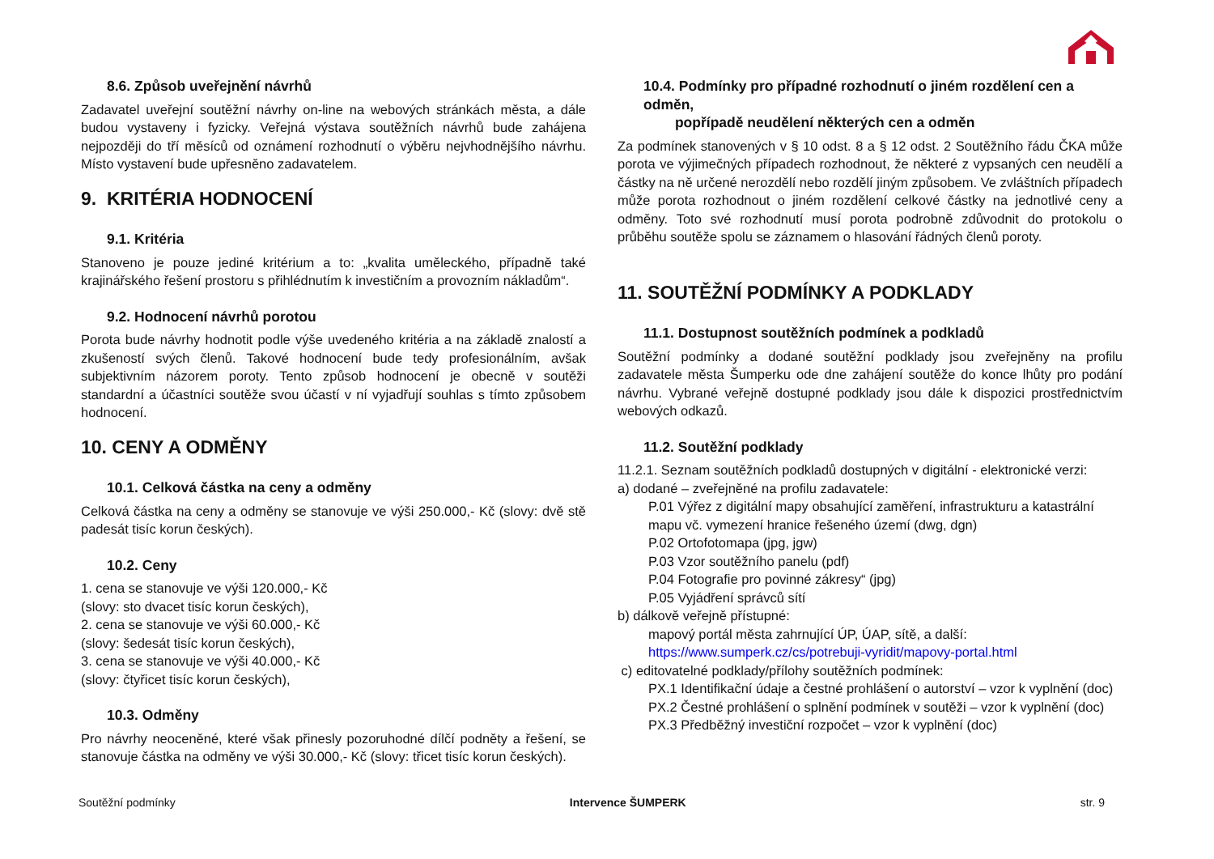8.6. Způsob uveřejnění návrhů
Zadavatel uveřejní soutěžní návrhy on-line na webových stránkách města, a dále budou vystaveny i fyzicky. Veřejná výstava soutěžních návrhů bude zahájena nejpozději do tří měsíců od oznámení rozhodnutí o výběru nejvhodnějšího návrhu. Místo vystavení bude upřesněno zadavatelem.
9. KRITÉRIA HODNOCENÍ
9.1. Kritéria
Stanoveno je pouze jediné kritérium a to: „kvalita uměleckého, případně také krajinářského řešení prostoru s přihlédnutím k investičním a provozním nákladům“.
9.2. Hodnocení návrhů porotou
Porota bude návrhy hodnotit podle výše uvedeného kritéria a na základě znalostí a zkušeností svých členů. Takové hodnocení bude tedy profesionálním, avšak subjektivním názorem poroty. Tento způsob hodnocení je obecně v soutěži standardní a účastníci soutěže svou účastí v ní vyjadřují souhlas s tímto způsobem hodnocení.
10. CENY A ODMĚNY
10.1. Celková částka na ceny a odměny
Celková částka na ceny a odměny se stanovuje ve výši 250.000,- Kč (slovy: dvě stě padesát tisíc korun českých).
10.2. Ceny
1. cena se stanovuje ve výši 120.000,- Kč
(slovy: sto dvacet tisíc korun českých),
2. cena se stanovuje ve výši 60.000,- Kč
(slovy: šedesát tisíc korun českých),
3. cena se stanovuje ve výši 40.000,- Kč
(slovy: čtyřicet tisíc korun českých),
10.3. Odměny
Pro návrhy neoceněné, které však přinesly pozoruhodné dílčí podněty a řešení, se stanovuje částka na odměny ve výši 30.000,- Kč (slovy: třicet tisíc korun českých).
10.4. Podmínky pro případné rozhodnutí o jiném rozdělení cen a odměn,
popřípadě neudělení některých cen a odměn
Za podmínek stanovených v § 10 odst. 8 a § 12 odst. 2 Soutěžního řádu ČKA může porota ve výjimečných případech rozhodnout, že některé z vypsaných cen neudělí a částky na ně určené nerozdělí nebo rozdělí jiným způsobem. Ve zvláštních případech může porota rozhodnout o jiném rozdělení celkové částky na jednotlivé ceny a odměny. Toto své rozhodnutí musí porota podrobně zdůvodnit do protokolu o průběhu soutěže spolu se záznamem o hlasování řádných členů poroty.
11. SOUTĚŽNÍ PODMÍNKY A PODKLADY
11.1. Dostupnost soutěžních podmínek a podkladů
Soutěžní podmínky a dodané soutěžní podklady jsou zveřejněny na profilu zadavatele města Šumperku ode dne zahájení soutěže do konce lhůty pro podání návrhu. Vybrané veřejně dostupné podklady jsou dále k dispozici prostřednictvím webových odkazů.
11.2. Soutěžní podklady
11.2.1. Seznam soutěžních podkladů dostupných v digitální - elektronické verzi:
a) dodané – zveřejněné na profilu zadavatele:
P.01 Výřez z digitální mapy obsahující zaměření, infrastrukturu a katastrální mapu vč. vymezení hranice řešeného území (dwg, dgn)
P.02 Ortofotomapa (jpg, jgw)
P.03 Vzor soutěžního panelu (pdf)
P.04 Fotografie pro povinné zákresy“ (jpg)
P.05 Vyjádření správců sítí
b) dálkově veřejně přístupné:
mapový portál města zahrnující ÚP, ÚAP, sítě, a další:
https://www.sumperk.cz/cs/potrebuji-vyridit/mapovy-portal.html
c) editovatelné podklady/přílohy soutěžních podmínek:
PX.1 Identifikační údaje a čestné prohlášení o autorství – vzor k vyplnění (doc)
PX.2 Čestné prohlášení o splnění podmínek v soutěži – vzor k vyplnění (doc)
PX.3 Předběžný investiční rozpočet – vzor k vyplnění (doc)
Soutěžní podmínky Intervence ŠUMPERK str. 9